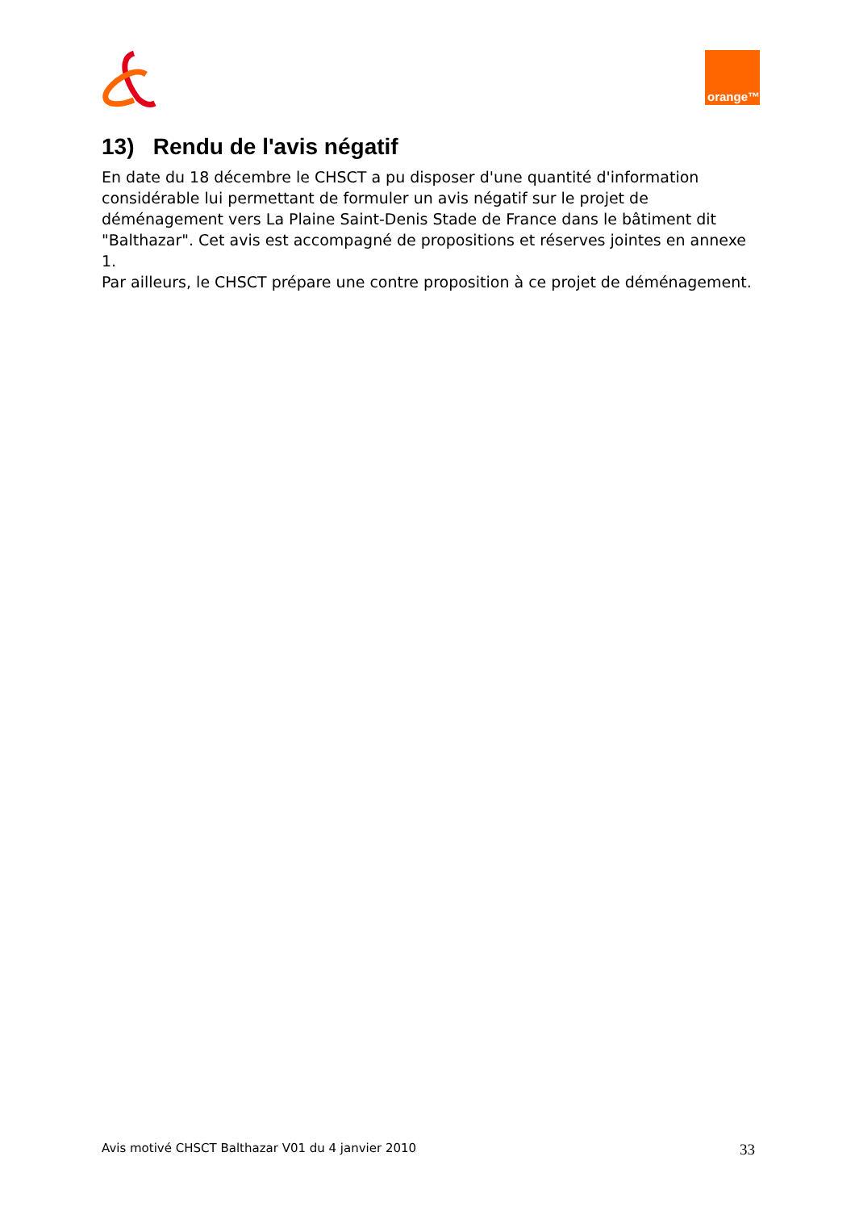orange™
13) Rendu de l'avis négatif
En date du 18 décembre le CHSCT a pu disposer d'une quantité d'information considérable lui permettant de formuler un avis négatif sur le projet de déménagement vers La Plaine Saint-Denis Stade de France dans le bâtiment dit "Balthazar". Cet avis est accompagné de propositions et réserves jointes en annexe 1.
Par ailleurs, le CHSCT prépare une contre proposition à ce projet de déménagement.
Avis motivé CHSCT Balthazar V01 du 4 janvier 2010 33